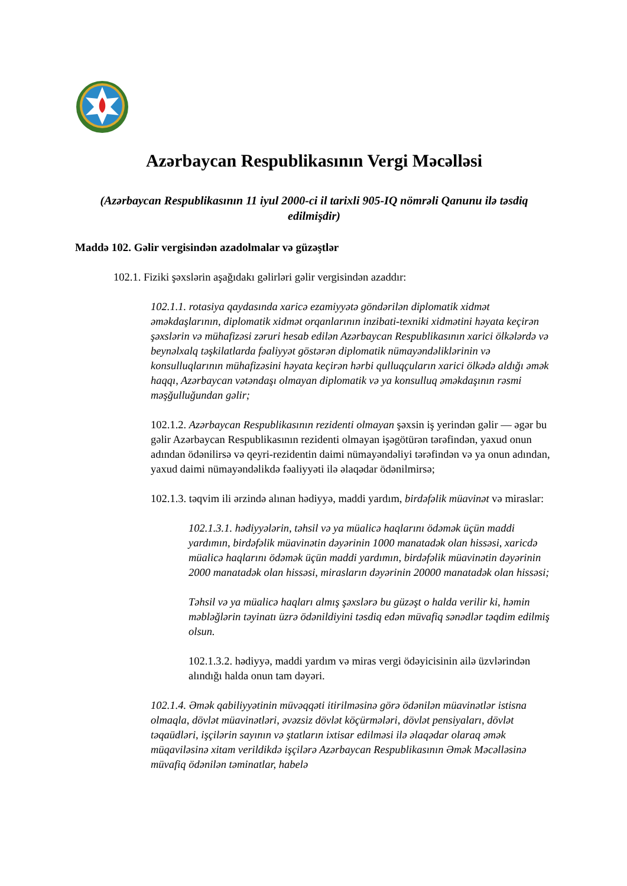Azərbaycan Respublikasının Vergi Məcəlləsi
(Azərbaycan Respublikasının 11 iyul 2000-ci il tarixli 905-IQ nömrəli Qanunu ilə təsdiq edilmişdir)
Maddə 102. Gəlir vergisindən azadolmalar və güzəştlər
102.1. Fiziki şəxslərin aşağıdakı gəlirləri gəlir vergisindən azaddır:
102.1.1. rotasiya qaydasında xaricə ezamiyyətə göndərilən diplomatik xidmət əməkdaşlarının, diplomatik xidmət orqanlarının inzibati-texniki xidmətini həyata keçirən şəxslərin və mühafizəsi zəruri hesab edilən Azərbaycan Respublikasının xarici ölkələrdə və beynəlxalq təşkilatlarda fəaliyyət göstərən diplomatik nümayəndəliklərinin və konsulluqlarının mühafizəsini həyata keçirən hərbi qulluqçuların xarici ölkədə aldığı əmək haqqı, Azərbaycan vətəndaşı olmayan diplomatik və ya konsulluq əməkdaşının rəsmi məşğulluğundan gəlir;
102.1.2. Azərbaycan Respublikasının rezidenti olmayan şəxsin iş yerindən gəlir — əgər bu gəlir Azərbaycan Respublikasının rezidenti olmayan işəgötürən tərəfindən, yaxud onun adından ödənilirsə və qeyri-rezidentin daimi nümayəndəliyi tərəfindən və ya onun adından, yaxud daimi nümayəndəlikdə fəaliyyəti ilə əlaqədar ödənilmirsə;
102.1.3. təqvim ili ərzində alınan hədiyyə, maddi yardım, birdəfəlik müavinət və miraslar:
102.1.3.1. hədiyyələrin, təhsil və ya müalicə haqlarını ödəmək üçün maddi yardımın, birdəfəlik müavinətin dəyərinin 1000 manatadək olan hissəsi, xaricdə müalicə haqlarını ödəmək üçün maddi yardımın, birdəfəlik müavinətin dəyərinin 2000 manatadək olan hissəsi, mirasların dəyərinin 20000 manatadək olan hissəsi;
Təhsil və ya müalicə haqları almış şəxslərə bu güzəşt o halda verilir ki, həmin məbləğlərin təyinatı üzrə ödənildiyini təsdiq edən müvafiq sənədlər təqdim edilmiş olsun.
102.1.3.2. hədiyyə, maddi yardım və miras vergi ödəyicisinin ailə üzvlərindən alındığı halda onun tam dəyəri.
102.1.4. Əmək qabiliyyətinin müvəqqəti itirilməsinə görə ödənilən müavinətlər istisna olmaqla, dövlət müavinətləri, əvəzsiz dövlət köçürmələri, dövlət pensiyaları, dövlət təqaüdləri, işçilərin sayının və ştatların ixtisar edilməsi ilə əlaqədar olaraq əmək müqaviləsinə xitam verildikdə işçilərə Azərbaycan Respublikasının Əmək Məcəlləsinə müvafiq ödənilən təminatlar, habelə